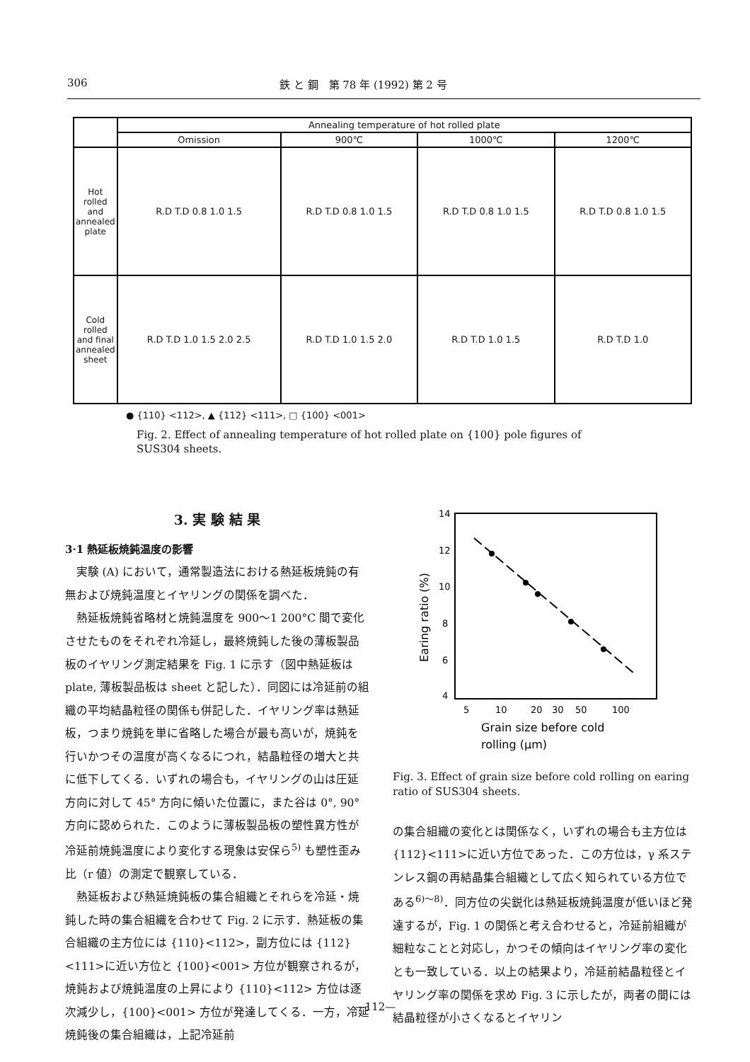306 鉄 と 鋼　第 78 年 (1992) 第 2 号
| | Annealing temperature of hot rolled plate | | | |
| | Omission | 900℃ | 1000℃ | 1200℃ |
| Hot rolled and annealed plate | R.D T.D 0.8 1.0 1.5 | R.D T.D 0.8 1.0 1.5 | R.D T.D 0.8 1.0 1.5 | R.D T.D 0.8 1.0 1.5 |
| Cold rolled and final annealed sheet | R.D T.D 1.0 1.5 2.0 2.5 | R.D T.D 1.0 1.5 2.0 | R.D T.D 1.0 1.5 | R.D T.D 1.0 |
● {110} <112>, ▲ {112} <111>, □ {100} <001>
Fig. 2. Effect of annealing temperature of hot rolled plate on {100} pole figures of SUS304 sheets.
3. 実 験 結 果
3·1 熱延板焼鈍温度の影響
実験 (A) において，通常製造法における熱延板焼鈍の有無および焼鈍温度とイヤリングの関係を調べた．
熱延板焼鈍省略材と焼鈍温度を 900～1 200°C 間で変化させたものをそれぞれ冷延し，最終焼鈍した後の薄板製品板のイヤリング測定結果を Fig. 1 に示す（図中熱延板は plate, 薄板製品板は sheet と記した）．同図には冷延前の組織の平均結晶粒径の関係も併記した．イヤリング率は熱延板，つまり焼鈍を単に省略した場合が最も高いが，焼鈍を行いかつその温度が高くなるにつれ，結晶粒径の増大と共に低下してくる．いずれの場合も，イヤリングの山は圧延方向に対して 45° 方向に傾いた位置に，また谷は 0°, 90° 方向に認められた．このように薄板製品板の塑性異方性が冷延前焼鈍温度により変化する現象は安保ら<sup>5)</sup> も塑性歪み比（r 値）の測定で観察している．
熱延板および熱延焼鈍板の集合組織とそれらを冷延・焼鈍した時の集合組織を合わせて Fig. 2 に示す．熱延板の集合組織の主方位には {110}<112>，副方位には {112}<111>に近い方位と {100}<001> 方位が観察されるが，焼鈍および焼鈍温度の上昇により {110}<112> 方位は逐次減少し，{100}<001> 方位が発達してくる．一方，冷延焼鈍後の集合組織は，上記冷延前
14
12
10
8
6
4
Earing ratio (%)
5
10
20
30
50
100
Grain size before cold
rolling (μm)
Fig. 3. Effect of grain size before cold rolling on earing ratio of SUS304 sheets.
の集合組織の変化とは関係なく，いずれの場合も主方位は {112}<111>に近い方位であった．この方位は，γ 系ステンレス鋼の再結晶集合組織として広く知られている方位である<sup>6)～8)</sup>．同方位の尖鋭化は熱延板焼鈍温度が低いほど発達するが，Fig. 1 の関係と考え合わせると，冷延前組織が細粒なことと対応し，かつその傾向はイヤリング率の変化とも一致している．以上の結果より，冷延前結晶粒径とイヤリング率の関係を求め Fig. 3 に示したが，両者の間には結晶粒径が小さくなるとイヤリン
—112—